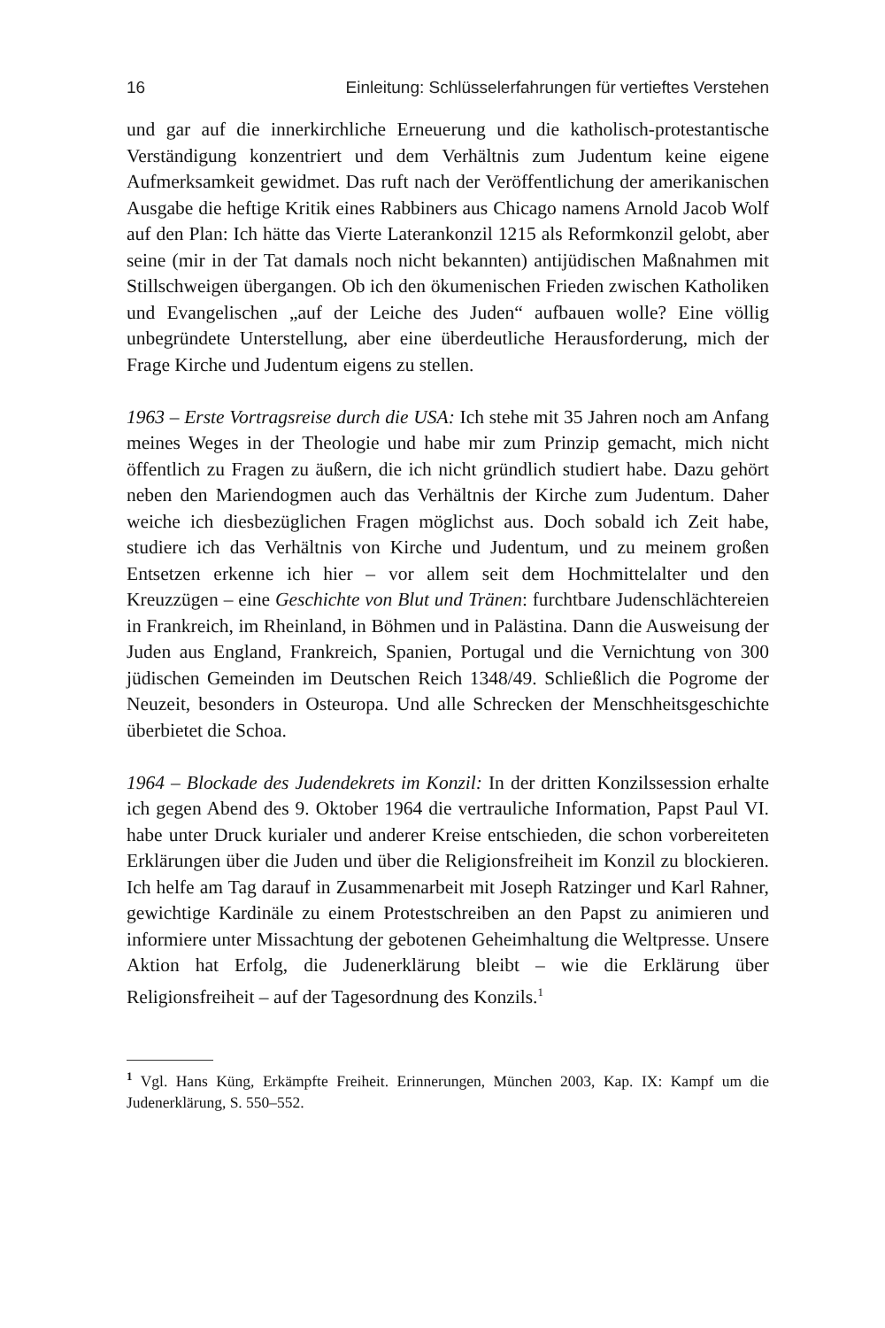16 Einleitung: Schlüsselerfahrungen für vertieftes Verstehen
und gar auf die innerkirchliche Erneuerung und die katholisch-protestantische Verständigung konzentriert und dem Verhältnis zum Judentum keine eigene Aufmerksamkeit gewidmet. Das ruft nach der Veröffentlichung der amerikanischen Ausgabe die heftige Kritik eines Rabbiners aus Chicago namens Arnold Jacob Wolf auf den Plan: Ich hätte das Vierte Laterankonzil 1215 als Reformkonzil gelobt, aber seine (mir in der Tat damals noch nicht bekannten) antijüdischen Maßnahmen mit Stillschweigen übergangen. Ob ich den ökumenischen Frieden zwischen Katholiken und Evangelischen „auf der Leiche des Juden“ aufbauen wolle? Eine völlig unbegründete Unterstellung, aber eine überdeutliche Herausforderung, mich der Frage Kirche und Judentum eigens zu stellen.
1963 – Erste Vortragsreise durch die USA: Ich stehe mit 35 Jahren noch am Anfang meines Weges in der Theologie und habe mir zum Prinzip gemacht, mich nicht öffentlich zu Fragen zu äußern, die ich nicht gründlich studiert habe. Dazu gehört neben den Mariendogmen auch das Verhältnis der Kirche zum Judentum. Daher weiche ich diesbezüglichen Fragen möglichst aus. Doch sobald ich Zeit habe, studiere ich das Verhältnis von Kirche und Judentum, und zu meinem großen Entsetzen erkenne ich hier – vor allem seit dem Hochmittelalter und den Kreuzzügen – eine Geschichte von Blut und Tränen: furchtbare Judenschlächtereien in Frankreich, im Rheinland, in Böhmen und in Palästina. Dann die Ausweisung der Juden aus England, Frankreich, Spanien, Portugal und die Vernichtung von 300 jüdischen Gemeinden im Deutschen Reich 1348/49. Schließlich die Pogrome der Neuzeit, besonders in Osteuropa. Und alle Schrecken der Menschheitsgeschichte überbietet die Schoa.
1964 – Blockade des Judendekrets im Konzil: In der dritten Konzilssession erhalte ich gegen Abend des 9. Oktober 1964 die vertrauliche Information, Papst Paul VI. habe unter Druck kurialer und anderer Kreise entschieden, die schon vorbereiteten Erklärungen über die Juden und über die Religionsfreiheit im Konzil zu blockieren. Ich helfe am Tag darauf in Zusammenarbeit mit Joseph Ratzinger und Karl Rahner, gewichtige Kardinäle zu einem Protestschreiben an den Papst zu animieren und informiere unter Missachtung der gebotenen Geheimhaltung die Weltpresse. Unsere Aktion hat Erfolg, die Judenerklärung bleibt – wie die Erklärung über Religionsfreiheit – auf der Tagesordnung des Konzils.<sup>1</sup>
<sup>1</sup> Vgl. Hans Küng, Erkämpfte Freiheit. Erinnerungen, München 2003, Kap. IX: Kampf um die Judenerklärung, S. 550–552.